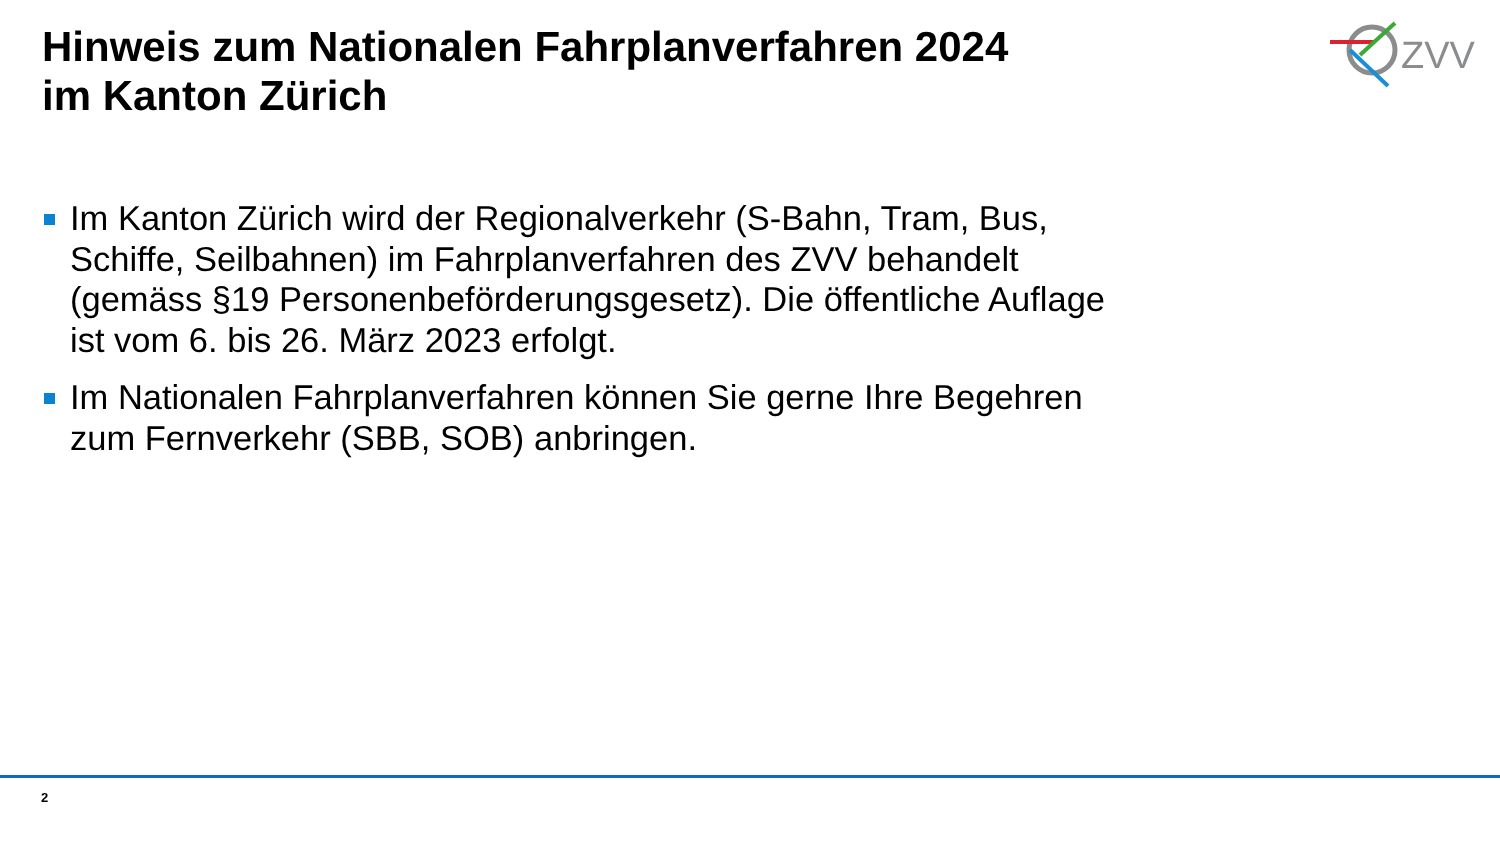Hinweis zum Nationalen Fahrplanverfahren 2024
im Kanton Zürich
ZVV
Im Kanton Zürich wird der Regionalverkehr (S-Bahn, Tram, Bus, Schiffe, Seilbahnen) im Fahrplanverfahren des ZVV behandelt (gemäss §19 Personenbeförderungsgesetz). Die öffentliche Auflage ist vom 6. bis 26. März 2023 erfolgt.
Im Nationalen Fahrplanverfahren können Sie gerne Ihre Begehren zum Fernverkehr (SBB, SOB) anbringen.
2